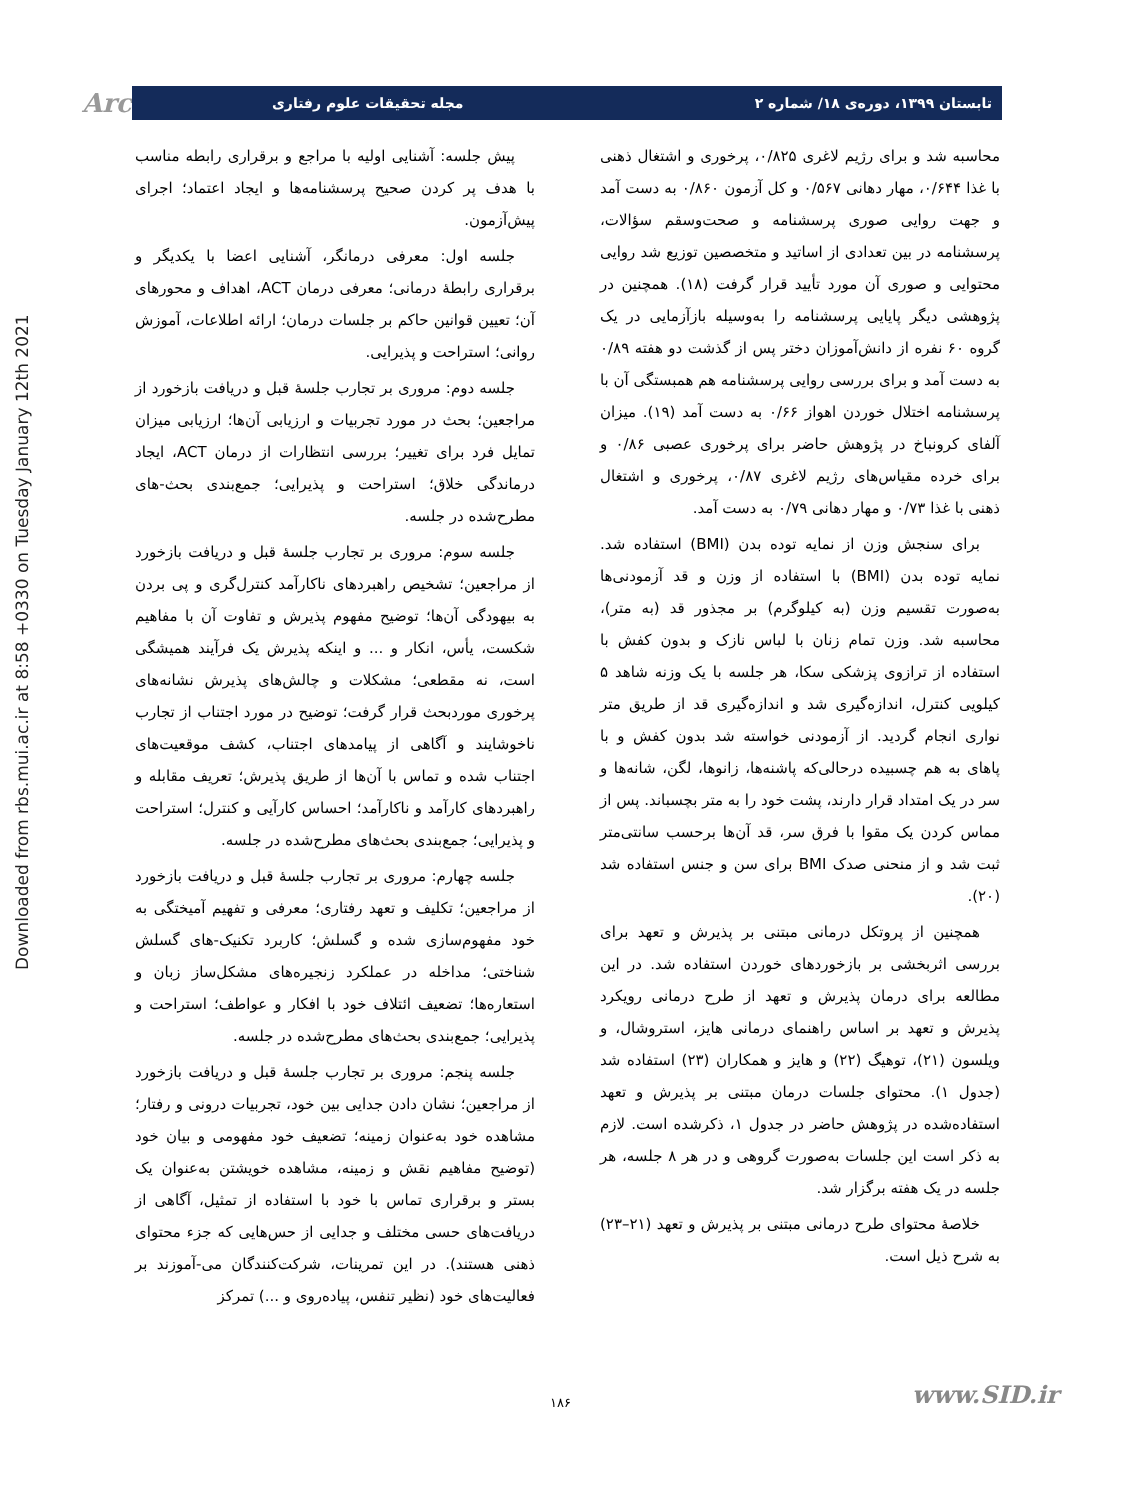Downloaded from rbs.mui.ac.ir at 8:58 +0330 on Tuesday January 12th 2021
Arch تابستان ۱۳۹۹، دوره‌ی ۱۸/ شماره ۲ مجله تحقیقات علوم رفتاری
محاسبه شد و برای رژیم لاغری ۰/۸۲۵، پرخوری و اشتغال ذهنی با غذا ۰/۶۴۴، مهار دهانی ۰/۵۶۷ و کل آزمون ۰/۸۶۰ به دست آمد و جهت روایی صوری پرسشنامه و صحت‌وسقم سؤالات، پرسشنامه در بین تعدادی از اساتید و متخصصین توزیع شد روایی محتوایی و صوری آن مورد تأیید قرار گرفت (۱۸). همچنین در پژوهشی دیگر پایایی پرسشنامه را به‌وسیله بازآزمایی در یک گروه ۶۰ نفره از دانش‌آموزان دختر پس از گذشت دو هفته ۰/۸۹ به دست آمد و برای بررسی روایی پرسشنامه هم همبستگی آن با پرسشنامه اختلال خوردن اهواز ۰/۶۶ به دست آمد (۱۹). میزان آلفای کرونباخ در پژوهش حاضر برای پرخوری عصبی ۰/۸۶ و برای خرده مقیاس‌های رژیم لاغری ۰/۸۷، پرخوری و اشتغال ذهنی با غذا ۰/۷۳ و مهار دهانی ۰/۷۹ به دست آمد.
برای سنجش وزن از نمایه توده بدن (BMI) استفاده شد. نمایه توده بدن (BMI) با استفاده از وزن و قد آزمودنی‌ها به‌صورت تقسیم وزن (به کیلوگرم) بر مجذور قد (به متر)، محاسبه شد. وزن تمام زنان با لباس نازک و بدون کفش با استفاده از ترازوی پزشکی سکا، هر جلسه با یک وزنه شاهد ۵ کیلویی کنترل، اندازه‌گیری شد و اندازه‌گیری قد از طریق متر نواری انجام گردید. از آزمودنی خواسته شد بدون کفش و با پاهای به هم چسبیده درحالی‌که پاشنه‌ها، زانوها، لگن، شانه‌ها و سر در یک امتداد قرار دارند، پشت خود را به متر بچسباند. پس از مماس کردن یک مقوا با فرق سر، قد آن‌ها برحسب سانتی‌متر ثبت شد و از منحنی صدک BMI برای سن و جنس استفاده شد (۲۰).
همچنین از پروتکل درمانی مبتنی بر پذیرش و تعهد برای بررسی اثربخشی بر بازخوردهای خوردن استفاده شد. در این مطالعه برای درمان پذیرش و تعهد از طرح درمانی رویکرد پذیرش و تعهد بر اساس راهنمای درمانی هایز، استروشال، و ویلسون (۲۱)، توهیگ (۲۲) و هایز و همکاران (۲۳) استفاده شد (جدول ۱). محتوای جلسات درمان مبتنی بر پذیرش و تعهد استفاده‌شده در پژوهش حاضر در جدول ۱، ذکرشده است. لازم به ذکر است این جلسات به‌صورت گروهی و در هر ۸ جلسه، هر جلسه در یک هفته برگزار شد.
خلاصهٔ محتوای طرح درمانی مبتنی بر پذیرش و تعهد (۲۱–۲۳) به شرح ذیل است.
پیش جلسه: آشنایی اولیه با مراجع و برقراری رابطه مناسب با هدف پر کردن صحیح پرسشنامه‌ها و ایجاد اعتماد؛ اجرای پیش‌آزمون.
جلسه اول: معرفی درمانگر، آشنایی اعضا با یکدیگر و برقراری رابطهٔ درمانی؛ معرفی درمان ACT، اهداف و محورهای آن؛ تعیین قوانین حاکم بر جلسات درمان؛ ارائه اطلاعات، آموزش روانی؛ استراحت و پذیرایی.
جلسه دوم: مروری بر تجارب جلسهٔ قبل و دریافت بازخورد از مراجعین؛ بحث در مورد تجربیات و ارزیابی آن‌ها؛ ارزیابی میزان تمایل فرد برای تغییر؛ بررسی انتظارات از درمان ACT، ایجاد درماندگی خلاق؛ استراحت و پذیرایی؛ جمع‌بندی بحث-های مطرح‌شده در جلسه.
جلسه سوم: مروری بر تجارب جلسهٔ قبل و دریافت بازخورد از مراجعین؛ تشخیص راهبردهای ناکارآمد کنترل‌گری و پی بردن به بیهودگی آن‌ها؛ توضیح مفهوم پذیرش و تفاوت آن با مفاهیم شکست، یأس، انکار و ... و اینکه پذیرش یک فرآیند همیشگی است، نه مقطعی؛ مشکلات و چالش‌های پذیرش نشانه‌های پرخوری موردبحث قرار گرفت؛ توضیح در مورد اجتناب از تجارب ناخوشایند و آگاهی از پیامدهای اجتناب، کشف موقعیت‌های اجتناب شده و تماس با آن‌ها از طریق پذیرش؛ تعریف مقابله و راهبردهای کارآمد و ناکارآمد؛ احساس کارآیی و کنترل؛ استراحت و پذیرایی؛ جمع‌بندی بحث‌های مطرح‌شده در جلسه.
جلسه چهارم: مروری بر تجارب جلسهٔ قبل و دریافت بازخورد از مراجعین؛ تکلیف و تعهد رفتاری؛ معرفی و تفهیم آمیختگی به خود مفهوم‌سازی شده و گسلش؛ کاربرد تکنیک-های گسلش شناختی؛ مداخله در عملکرد زنجیره‌های مشکل‌ساز زبان و استعاره‌ها؛ تضعیف ائتلاف خود با افکار و عواطف؛ استراحت و پذیرایی؛ جمع‌بندی بحث‌های مطرح‌شده در جلسه.
جلسه پنجم: مروری بر تجارب جلسهٔ قبل و دریافت بازخورد از مراجعین؛ نشان دادن جدایی بین خود، تجربیات درونی و رفتار؛ مشاهده خود به‌عنوان زمینه؛ تضعیف خود مفهومی و بیان خود (توضیح مفاهیم نقش و زمینه، مشاهده خویشتن به‌عنوان یک بستر و برقراری تماس با خود با استفاده از تمثیل، آگاهی از دریافت‌های حسی مختلف و جدایی از حس‌هایی که جزء محتوای ذهنی هستند). در این تمرینات، شرکت‌کنندگان می-آموزند بر فعالیت‌های خود (نظیر تنفس، پیاده‌روی و ...) تمرکز
۱۸۶ www.SID.ir